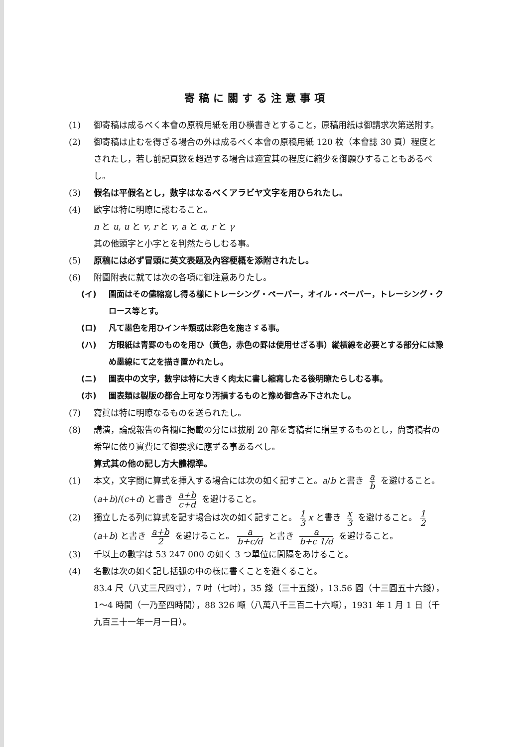寄稿に關する注意事項
(1) 御寄稿は成るべく本會の原稿用紙を用ひ横書きとすること，原稿用紙は御請求次第送附す。
(2) 御寄稿は止むを得ざる場合の外は成るべく本會の原稿用紙 120 枚（本會誌 30 頁）程度とされたし，若し前記頁數を超過する場合は適宜其の程度に縮少を御願ひすることもあるべし。
(3) 假名は平假名とし，數字はなるべくアラビヤ文字を用ひられたし。
(4) 歐字は特に明瞭に認むること。
n と u, u と v, r と v, a と α, r と γ
其の他頭字と小字とを判然たらしむる事。
(5) 原稿には必ず冒頭に英文表題及內容梗概を添附されたし。
(6) 附圖附表に就ては次の各項に御注意ありたし。
(イ) 圖面はその儘縮寫し得る樣にトレーシング・ペーパー，オイル・ペーパー，トレーシング・クロース等とす。
(ロ) 凡て墨色を用ひインキ類或は彩色を施さゞる事。
(ハ) 方眼紙は青罫のものを用ひ（黃色，赤色の罫は使用せざる事）縱橫線を必要とする部分には豫め墨線にて之を描き置かれたし。
(ニ) 圖表中の文字，數字は特に大きく肉太に書し縮寫したる後明瞭たらしむる事。
(ホ) 圖表類は製版の都合上可なり汚損するものと豫め御含み下されたし。
(7) 寫眞は特に明瞭なるものを送られたし。
(8) 講演，論說報告の各欄に掲載の分には拔刷 20 部を寄稿者に贈呈するものとし，尙寄稿者の希望に依り實費にて御要求に應ずる事あるべし。
算式其の他の記し方大體標準。
(1) 本文，文字間に算式を挿入する場合には次の如く記すこと。a/b と書き a b を避けること。(a+b)/(c+d) と書き a+b c+d を避けること。
(2) 獨立したる列に算式を記す場合は次の如く記すこと。 1 3 x と書き x 3 を避けること。 1 2 (a+b) と書き a+b 2 を避けること。 a b+c/d と書き a b+c 1/d を避けること。
(3) 千以上の數字は 53 247 000 の如く 3 つ單位に間隔をあけること。
(4) 名數は次の如く記し括弧の中の樣に書くことを避くること。
83.4 尺（八丈三尺四寸），7 吋（七吋），35 錢（三十五錢），13.56 圓（十三圓五十六錢），1〜4 時間（一乃至四時間），88 326 噸（八萬八千三百二十六噸），1931 年 1 月 1 日（千九百三十一年一月一日）。